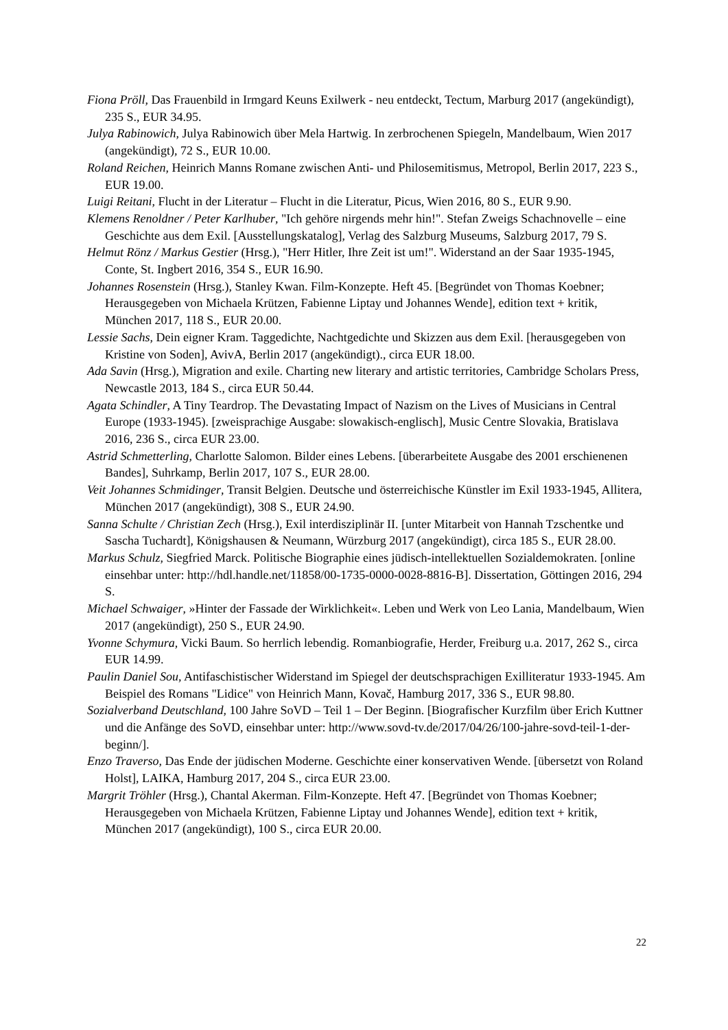Fiona Pröll, Das Frauenbild in Irmgard Keuns Exilwerk - neu entdeckt, Tectum, Marburg 2017 (angekündigt), 235 S., EUR 34.95.
Julya Rabinowich, Julya Rabinowich über Mela Hartwig. In zerbrochenen Spiegeln, Mandelbaum, Wien 2017 (angekündigt), 72 S., EUR 10.00.
Roland Reichen, Heinrich Manns Romane zwischen Anti- und Philosemitismus, Metropol, Berlin 2017, 223 S., EUR 19.00.
Luigi Reitani, Flucht in der Literatur – Flucht in die Literatur, Picus, Wien 2016, 80 S., EUR 9.90.
Klemens Renoldner / Peter Karlhuber, "Ich gehöre nirgends mehr hin!". Stefan Zweigs Schachnovelle – eine Geschichte aus dem Exil. [Ausstellungskatalog], Verlag des Salzburg Museums, Salzburg 2017, 79 S.
Helmut Rönz / Markus Gestier (Hrsg.), "Herr Hitler, Ihre Zeit ist um!". Widerstand an der Saar 1935-1945, Conte, St. Ingbert 2016, 354 S., EUR 16.90.
Johannes Rosenstein (Hrsg.), Stanley Kwan. Film-Konzepte. Heft 45. [Begründet von Thomas Koebner; Herausgegeben von Michaela Krützen, Fabienne Liptay und Johannes Wende], edition text + kritik, München 2017, 118 S., EUR 20.00.
Lessie Sachs, Dein eigner Kram. Taggedichte, Nachtgedichte und Skizzen aus dem Exil. [herausgegeben von Kristine von Soden], AvivA, Berlin 2017 (angekündigt)., circa EUR 18.00.
Ada Savin (Hrsg.), Migration and exile. Charting new literary and artistic territories, Cambridge Scholars Press, Newcastle 2013, 184 S., circa EUR 50.44.
Agata Schindler, A Tiny Teardrop. The Devastating Impact of Nazism on the Lives of Musicians in Central Europe (1933-1945). [zweisprachige Ausgabe: slowakisch-englisch], Music Centre Slovakia, Bratislava 2016, 236 S., circa EUR 23.00.
Astrid Schmetterling, Charlotte Salomon. Bilder eines Lebens. [überarbeitete Ausgabe des 2001 erschienenen Bandes], Suhrkamp, Berlin 2017, 107 S., EUR 28.00.
Veit Johannes Schmidinger, Transit Belgien. Deutsche und österreichische Künstler im Exil 1933-1945, Allitera, München 2017 (angekündigt), 308 S., EUR 24.90.
Sanna Schulte / Christian Zech (Hrsg.), Exil interdisziplinär II. [unter Mitarbeit von Hannah Tzschentke und Sascha Tuchardt], Königshausen & Neumann, Würzburg 2017 (angekündigt), circa 185 S., EUR 28.00.
Markus Schulz, Siegfried Marck. Politische Biographie eines jüdisch-intellektuellen Sozialdemokraten. [online einsehbar unter: http://hdl.handle.net/11858/00-1735-0000-0028-8816-B]. Dissertation, Göttingen 2016, 294 S.
Michael Schwaiger, »Hinter der Fassade der Wirklichkeit«. Leben und Werk von Leo Lania, Mandelbaum, Wien 2017 (angekündigt), 250 S., EUR 24.90.
Yvonne Schymura, Vicki Baum. So herrlich lebendig. Romanbiografie, Herder, Freiburg u.a. 2017, 262 S., circa EUR 14.99.
Paulin Daniel Sou, Antifaschistischer Widerstand im Spiegel der deutschsprachigen Exilliteratur 1933-1945. Am Beispiel des Romans "Lidice" von Heinrich Mann, Kovač, Hamburg 2017, 336 S., EUR 98.80.
Sozialverband Deutschland, 100 Jahre SoVD – Teil 1 – Der Beginn. [Biografischer Kurzfilm über Erich Kuttner und die Anfänge des SoVD, einsehbar unter: http://www.sovd-tv.de/2017/04/26/100-jahre-sovd-teil-1-der-beginn/].
Enzo Traverso, Das Ende der jüdischen Moderne. Geschichte einer konservativen Wende. [übersetzt von Roland Holst], LAIKA, Hamburg 2017, 204 S., circa EUR 23.00.
Margrit Tröhler (Hrsg.), Chantal Akerman. Film-Konzepte. Heft 47. [Begründet von Thomas Koebner; Herausgegeben von Michaela Krützen, Fabienne Liptay und Johannes Wende], edition text + kritik, München 2017 (angekündigt), 100 S., circa EUR 20.00.
22